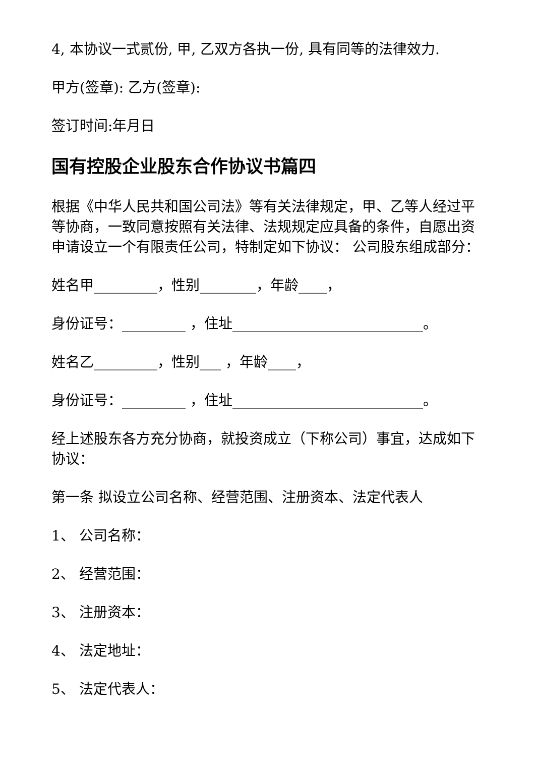4, 本协议一式贰份, 甲, 乙双方各执一份, 具有同等的法律效力.
甲方(签章): 乙方(签章):
签订时间:年月日
国有控股企业股东合作协议书篇四
根据《中华人民共和国公司法》等有关法律规定，甲、乙等人经过平等协商，一致同意按照有关法律、法规规定应具备的条件，自愿出资申请设立一个有限责任公司，特制定如下协议： 公司股东组成部分：
姓名甲_________，性别________，年龄____，
身份证号：_________ ，住址___________________________。
姓名乙_________，性别___ ，年龄____，
身份证号：_________ ，住址___________________________。
经上述股东各方充分协商，就投资成立（下称公司）事宜，达成如下协议：
第一条 拟设立公司名称、经营范围、注册资本、法定代表人
1、 公司名称：
2、 经营范围：
3、 注册资本：
4、 法定地址：
5、 法定代表人：